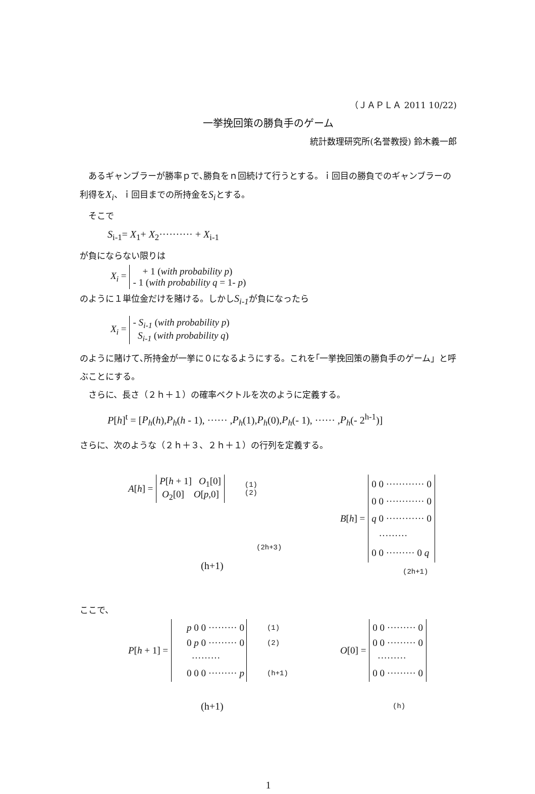（ＪＡＰＬＡ 2011 10/22)
一挙挽回策の勝負手のゲーム
統計数理研究所(名誉教授) 鈴木義一郎
　あるギャンブラーが勝率ｐで､勝負をｎ回続けて行うとする。ｉ回目の勝負でのギャンブラーの利得をX<sub>i</sub>、ｉ回目までの所持金をS<sub>i</sub>とする。
　そこで
S<sub>i-1</sub>= X<sub>1</sub>+ X<sub>2</sub>·········· + X<sub>i-1</sub>
が負にならない限りは
| X<sub>i</sub> = | + 1 ( with probability p ) - 1 ( with probability q = 1- p ) |
のように１単位金だけを賭ける。しかしS<sub>i-1</sub>が負になったら
| X<sub>i</sub> = | - S<sub>i-1</sub> ( with probability p ) S<sub>i-1</sub> ( with probability q ) |
のように賭けて､所持金が一挙に０になるようにする。これを｢一挙挽回策の勝負手のゲーム」と呼ぶことにする。
　さらに、長さ（２ｈ＋１）の確率ベクトルを次のように定義する。
P[h]<sup>t</sup> = [P<sub>h</sub>(h),P<sub>h</sub>(h - 1), ······ ,P<sub>h</sub>(1),P<sub>h</sub>(0),P<sub>h</sub>(- 1), ······ ,P<sub>h</sub>(- 2<sup>h-1</sup>)]
さらに、次のような（２ｈ＋３、２ｈ＋１）の行列を定義する。
| A [ h ] = | P [ h + 1] O<sub>1</sub>[0] O<sub>2</sub>[0] O [ p ,0] | (1) (2) |
(2h+3)
(h+1)
| B [ h ] = | 0 0 ············ 0 0 0 ············ 0 q 0 ············ 0 ········· 0 0 ········· 0 q |
(2h+1)
ここで、
| P [ h + 1] = | p 0 0 ········· 0 0 p 0 ········· 0 ········· 0 0 0 ········· p | (1) (2) (h+1) |
(h+1)
| O [0] = | 0 0 ········· 0 0 0 ········· 0 ········· 0 0 ········· 0 |
(h)
1